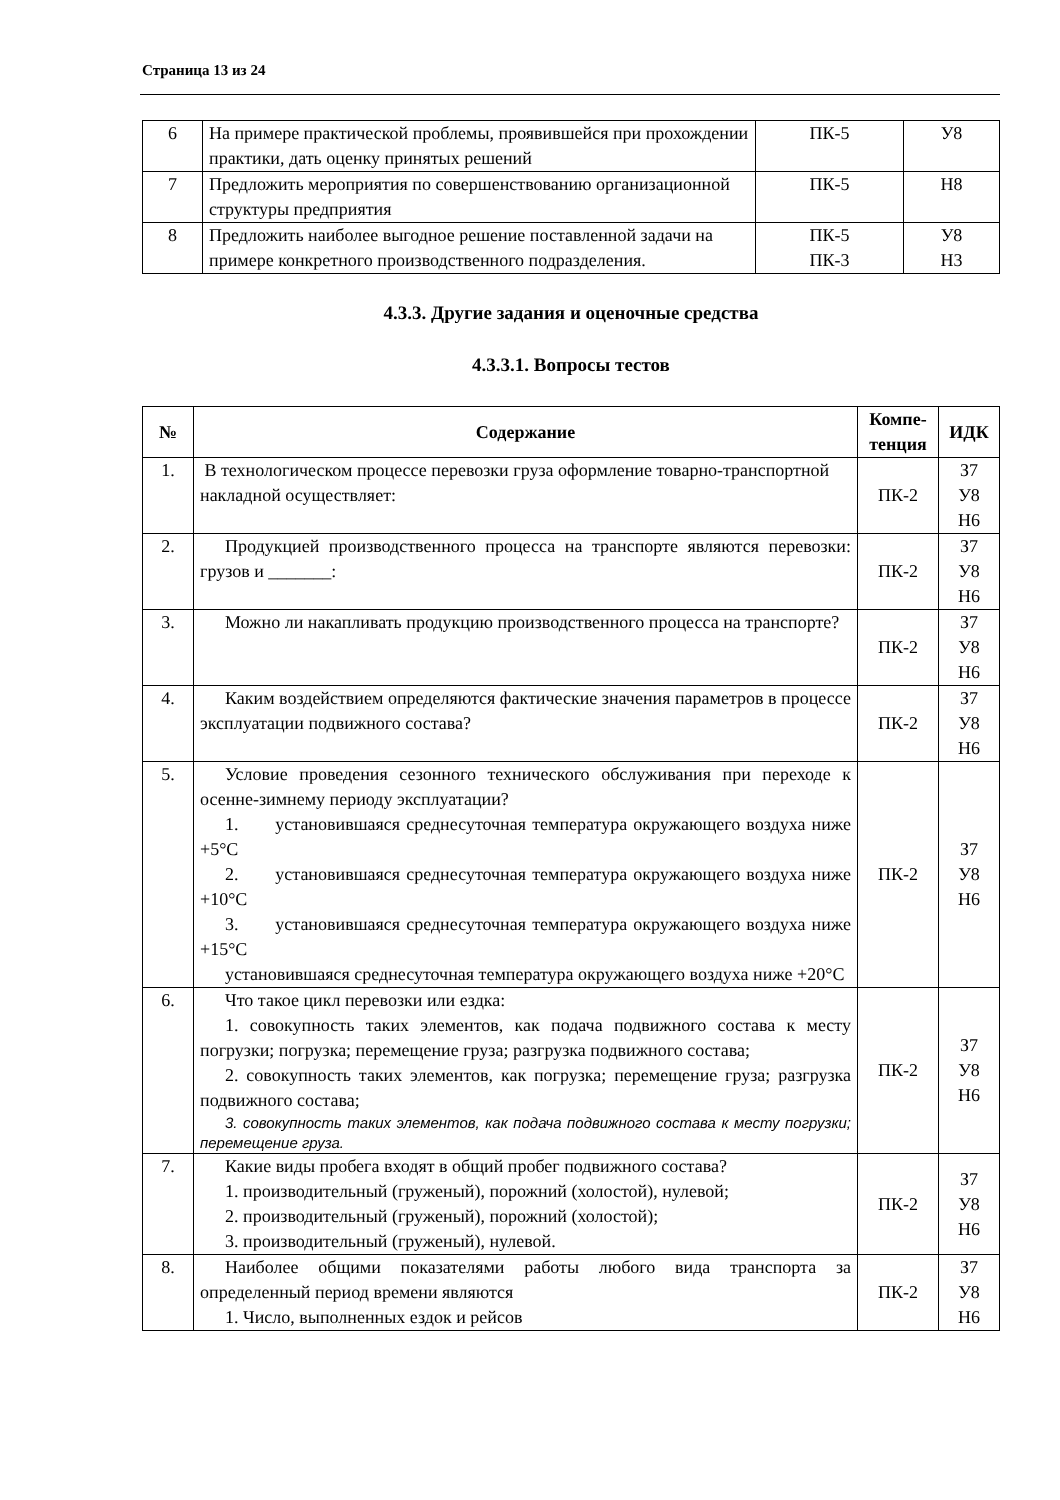Страница 13 из 24
| 6 | На примере практической проблемы, проявившейся при прохождении практики, дать оценку принятых решений | ПК-5 | У8 |
| 7 | Предложить мероприятия по совершенствованию организационной структуры предприятия | ПК-5 | Н8 |
| 8 | Предложить наиболее выгодное решение поставленной задачи на примере конкретного производственного подразделения. | ПК-5 ПК-3 | У8 Н3 |
4.3.3. Другие задания и оценочные средства
4.3.3.1. Вопросы тестов
| № | Содержание | Компе- тенция | ИДК |
| --- | --- | --- | --- |
| 1. | В технологическом процессе перевозки груза оформление товарно-транспортной накладной осуществляет: | ПК-2 | З7 У8 Н6 |
| 2. | Продукцией производственного процесса на транспорте являются перевозки: грузов и _______: | ПК-2 | З7 У8 Н6 |
| 3. | Можно ли накапливать продукцию производственного процесса на транспорте? | ПК-2 | З7 У8 Н6 |
| 4. | Каким воздействием определяются фактические значения параметров в процессе эксплуатации подвижного состава? | ПК-2 | З7 У8 Н6 |
| 5. | Условие проведения сезонного технического обслуживания при переходе к осенне-зимнему периоду эксплуатации? 1. установившаяся среднесуточная температура окружающего воздуха ниже +5°С 2. установившаяся среднесуточная температура окружающего воздуха ниже +10°С 3. установившаяся среднесуточная температура окружающего воздуха ниже +15°С установившаяся среднесуточная температура окружающего воздуха ниже +20°С | ПК-2 | З7 У8 Н6 |
| 6. | Что такое цикл перевозки или ездка: 1. совокупность таких элементов, как подача подвижного состава к месту погрузки; погрузка; перемещение груза; разгрузка подвижного состава; 2. совокупность таких элементов, как погрузка; перемещение груза; разгрузка подвижного состава; 3. совокупность таких элементов, как подача подвижного состава к месту погрузки; перемещение груза. | ПК-2 | З7 У8 Н6 |
| 7. | Какие виды пробега входят в общий пробег подвижного состава? 1. производительный (груженый), порожний (холостой), нулевой; 2. производительный (груженый), порожний (холостой); 3. производительный (груженый), нулевой. | ПК-2 | З7 У8 Н6 |
| 8. | Наиболее общими показателями работы любого вида транспорта за определенный период времени являются 1. Число, выполненных ездок и рейсов | ПК-2 | З7 У8 Н6 |